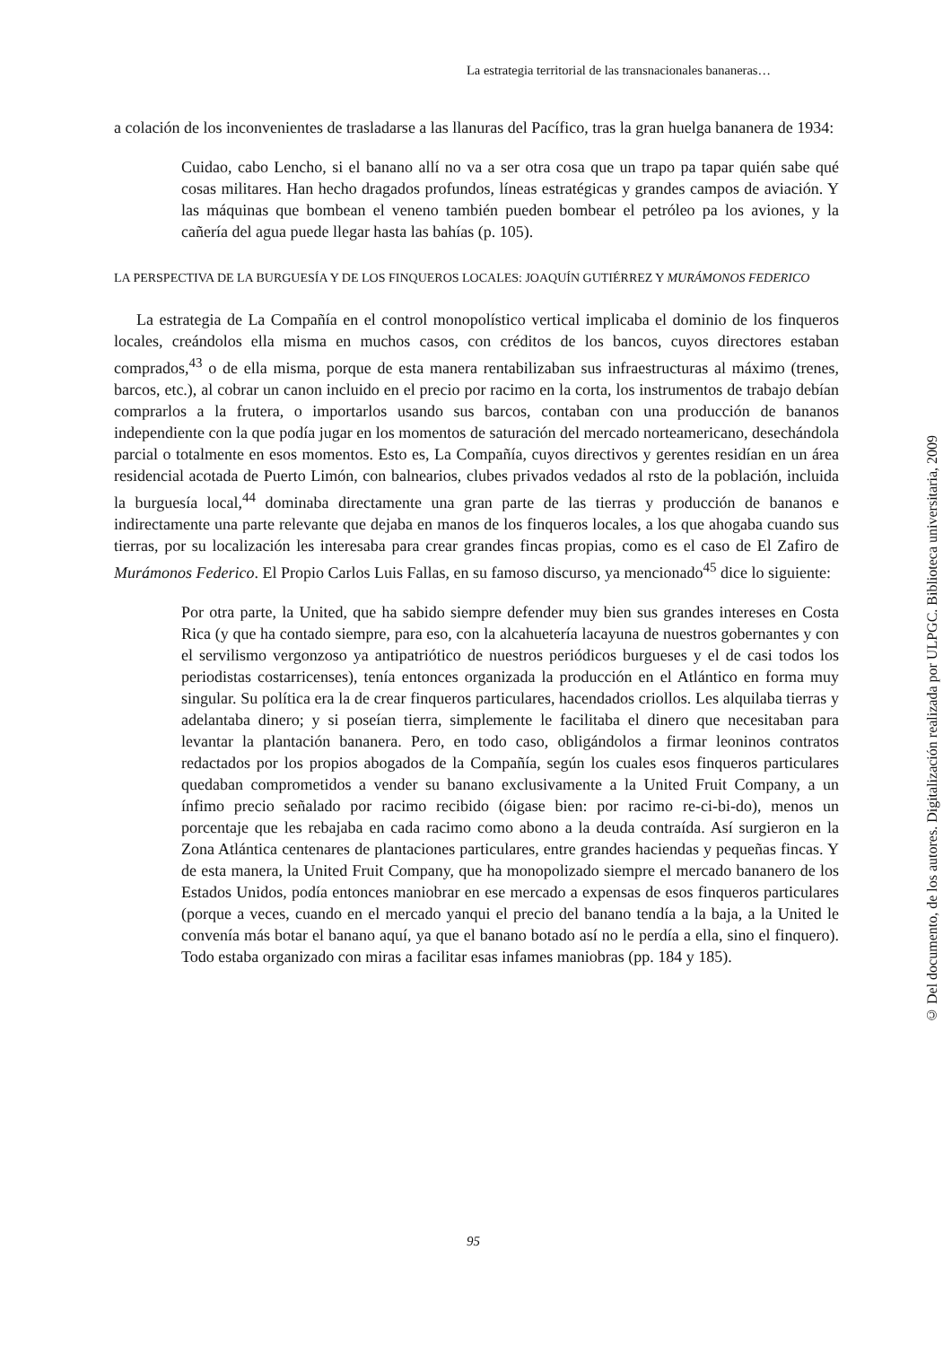La estrategia territorial de las transnacionales bananeras…
a colación de los inconvenientes de trasladarse a las llanuras del Pacífico, tras la gran huelga bananera de 1934:
Cuidao, cabo Lencho, si el banano allí no va a ser otra cosa que un trapo pa tapar quién sabe qué cosas militares. Han hecho dragados profundos, líneas estratégicas y grandes campos de aviación. Y las máquinas que bombean el veneno también pueden bombear el petróleo pa los aviones, y la cañería del agua puede llegar hasta las bahías (p. 105).
LA PERSPECTIVA DE LA BURGUESÍA Y DE LOS FINQUEROS LOCALES: JOAQUÍN GUTIÉRREZ Y MURÁMONOS FEDERICO
La estrategia de La Compañía en el control monopolístico vertical implicaba el dominio de los finqueros locales, creándolos ella misma en muchos casos, con créditos de los bancos, cuyos directores estaban comprados,<sup>43</sup> o de ella misma, porque de esta manera rentabilizaban sus infraestructuras al máximo (trenes, barcos, etc.), al cobrar un canon incluido en el precio por racimo en la corta, los instrumentos de trabajo debían comprarlos a la frutera, o importarlos usando sus barcos, contaban con una producción de bananos independiente con la que podía jugar en los momentos de saturación del mercado norteamericano, desechándola parcial o totalmente en esos momentos. Esto es, La Compañía, cuyos directivos y gerentes residían en un área residencial acotada de Puerto Limón, con balnearios, clubes privados vedados al rsto de la población, incluida la burguesía local,<sup>44</sup> dominaba directamente una gran parte de las tierras y producción de bananos e indirectamente una parte relevante que dejaba en manos de los finqueros locales, a los que ahogaba cuando sus tierras, por su localización les interesaba para crear grandes fincas propias, como es el caso de El Zafiro de Murámonos Federico. El Propio Carlos Luis Fallas, en su famoso discurso, ya mencionado<sup>45</sup> dice lo siguiente:
Por otra parte, la United, que ha sabido siempre defender muy bien sus grandes intereses en Costa Rica (y que ha contado siempre, para eso, con la alcahuetería lacayuna de nuestros gobernantes y con el servilismo vergonzoso ya antipatriótico de nuestros periódicos burgueses y el de casi todos los periodistas costarricenses), tenía entonces organizada la producción en el Atlántico en forma muy singular. Su política era la de crear finqueros particulares, hacendados criollos. Les alquilaba tierras y adelantaba dinero; y si poseían tierra, simplemente le facilitaba el dinero que necesitaban para levantar la plantación bananera. Pero, en todo caso, obligándolos a firmar leoninos contratos redactados por los propios abogados de la Compañía, según los cuales esos finqueros particulares quedaban comprometidos a vender su banano exclusivamente a la United Fruit Company, a un ínfimo precio señalado por racimo recibido (óigase bien: por racimo re-ci-bi-do), menos un porcentaje que les rebajaba en cada racimo como abono a la deuda contraída. Así surgieron en la Zona Atlántica centenares de plantaciones particulares, entre grandes haciendas y pequeñas fincas. Y de esta manera, la United Fruit Company, que ha monopolizado siempre el mercado bananero de los Estados Unidos, podía entonces maniobrar en ese mercado a expensas de esos finqueros particulares (porque a veces, cuando en el mercado yanqui el precio del banano tendía a la baja, a la United le convenía más botar el banano aquí, ya que el banano botado así no le perdía a ella, sino el finquero). Todo estaba organizado con miras a facilitar esas infames maniobras (pp. 184 y 185).
© Del documento, de los autores. Digitalización realizada por ULPGC. Biblioteca universitaria, 2009
95